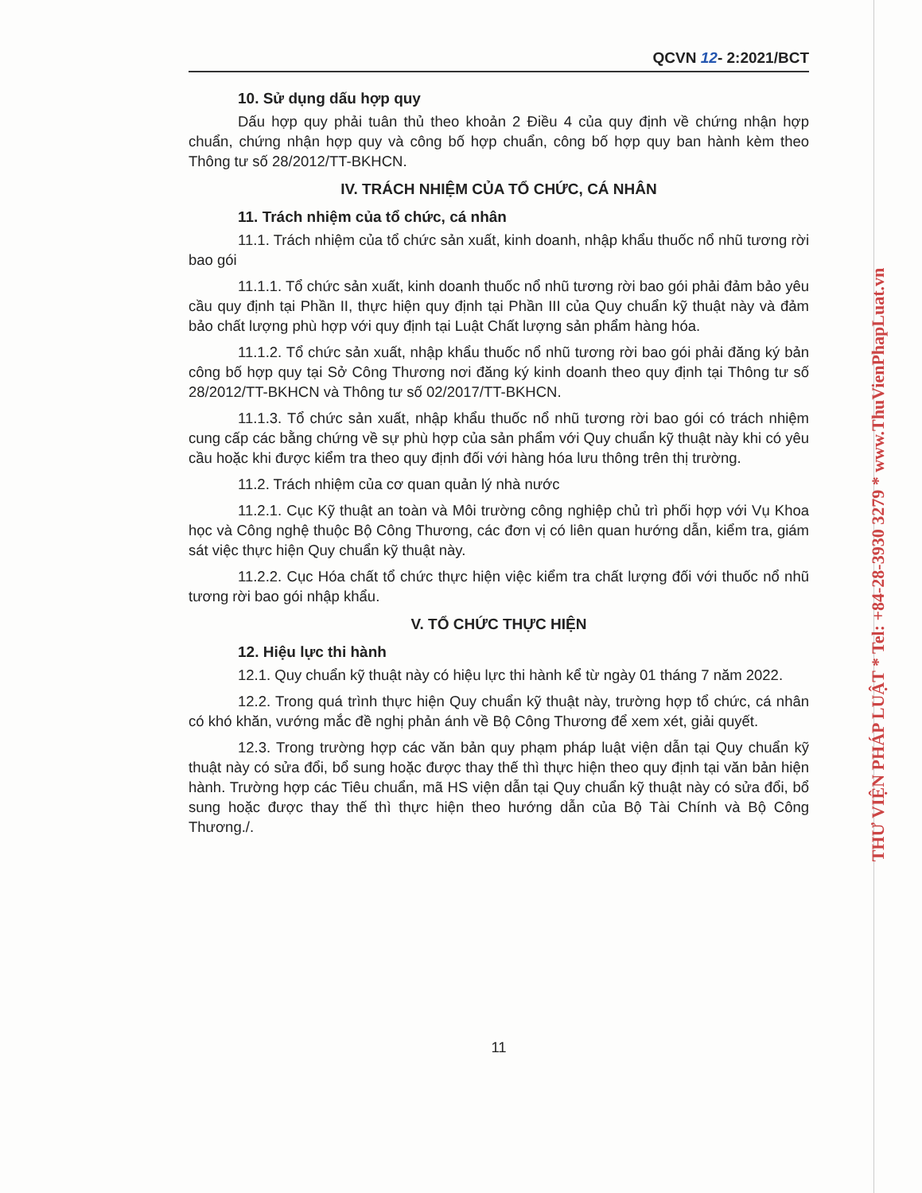QCVN 12- 2:2021/BCT
10. Sử dụng dấu hợp quy
Dấu hợp quy phải tuân thủ theo khoản 2 Điều 4 của quy định về chứng nhận hợp chuẩn, chứng nhận hợp quy và công bố hợp chuẩn, công bố hợp quy ban hành kèm theo Thông tư số 28/2012/TT-BKHCN.
IV. TRÁCH NHIỆM CỦA TỔ CHỨC, CÁ NHÂN
11. Trách nhiệm của tổ chức, cá nhân
11.1. Trách nhiệm của tổ chức sản xuất, kinh doanh, nhập khẩu thuốc nổ nhũ tương rời bao gói
11.1.1. Tổ chức sản xuất, kinh doanh thuốc nổ nhũ tương rời bao gói phải đảm bảo yêu cầu quy định tại Phần II, thực hiện quy định tại Phần III của Quy chuẩn kỹ thuật này và đảm bảo chất lượng phù hợp với quy định tại Luật Chất lượng sản phẩm hàng hóa.
11.1.2. Tổ chức sản xuất, nhập khẩu thuốc nổ nhũ tương rời bao gói phải đăng ký bản công bố hợp quy tại Sở Công Thương nơi đăng ký kinh doanh theo quy định tại Thông tư số 28/2012/TT-BKHCN và Thông tư số 02/2017/TT-BKHCN.
11.1.3. Tổ chức sản xuất, nhập khẩu thuốc nổ nhũ tương rời bao gói có trách nhiệm cung cấp các bằng chứng về sự phù hợp của sản phẩm với Quy chuẩn kỹ thuật này khi có yêu cầu hoặc khi được kiểm tra theo quy định đối với hàng hóa lưu thông trên thị trường.
11.2. Trách nhiệm của cơ quan quản lý nhà nước
11.2.1. Cục Kỹ thuật an toàn và Môi trường công nghiệp chủ trì phối hợp với Vụ Khoa học và Công nghệ thuộc Bộ Công Thương, các đơn vị có liên quan hướng dẫn, kiểm tra, giám sát việc thực hiện Quy chuẩn kỹ thuật này.
11.2.2. Cục Hóa chất tổ chức thực hiện việc kiểm tra chất lượng đối với thuốc nổ nhũ tương rời bao gói nhập khẩu.
V. TỔ CHỨC THỰC HIỆN
12. Hiệu lực thi hành
12.1. Quy chuẩn kỹ thuật này có hiệu lực thi hành kể từ ngày 01 tháng 7 năm 2022.
12.2. Trong quá trình thực hiện Quy chuẩn kỹ thuật này, trường hợp tổ chức, cá nhân có khó khăn, vướng mắc đề nghị phản ánh về Bộ Công Thương để xem xét, giải quyết.
12.3. Trong trường hợp các văn bản quy phạm pháp luật viện dẫn tại Quy chuẩn kỹ thuật này có sửa đổi, bổ sung hoặc được thay thế thì thực hiện theo quy định tại văn bản hiện hành. Trường hợp các Tiêu chuẩn, mã HS viện dẫn tại Quy chuẩn kỹ thuật này có sửa đổi, bổ sung hoặc được thay thế thì thực hiện theo hướng dẫn của Bộ Tài Chính và Bộ Công Thương./.
11
THƯ VIỆN PHÁP LUẬT * Tel: +84-28-3930 3279 * www.ThuVienPhapLuat.vn